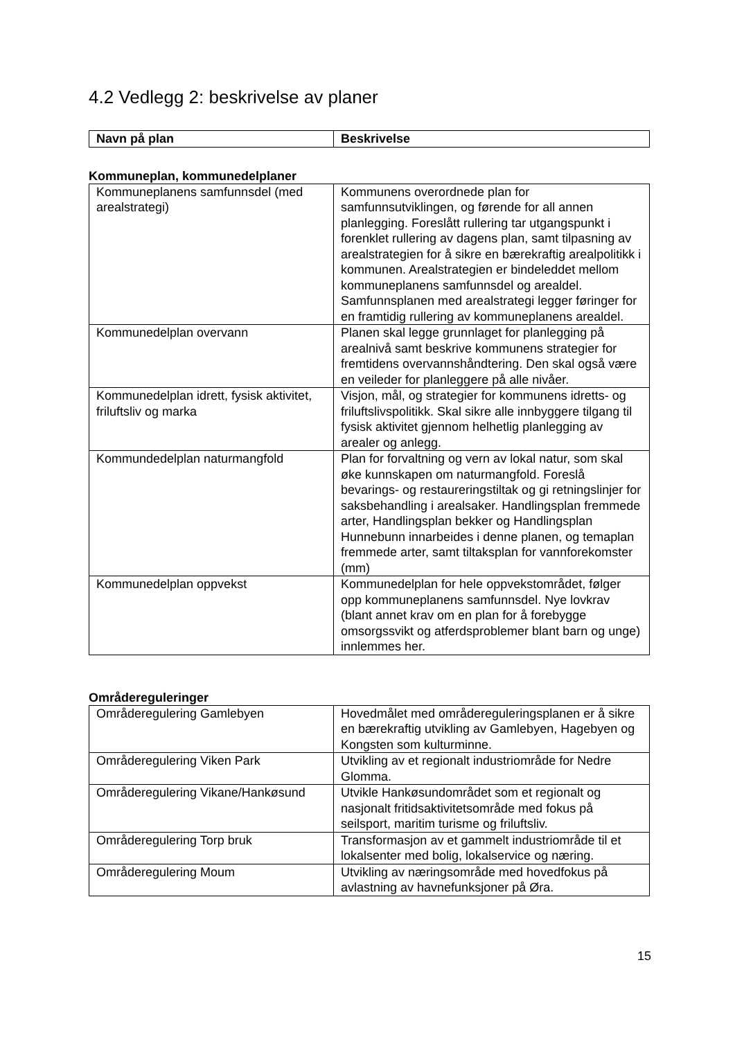4.2 Vedlegg 2: beskrivelse av planer
| Navn på plan | Beskrivelse |
| --- | --- |
Kommuneplan, kommunedelplaner
| Kommuneplanens samfunnsdel (med arealstrategi) | Kommunens overordnede plan for samfunnsutviklingen, og førende for all annen planlegging. Foreslått rullering tar utgangspunkt i forenklet rullering av dagens plan, samt tilpasning av arealstrategien for å sikre en bærekraftig arealpolitikk i kommunen. Arealstrategien er bindeleddet mellom kommuneplanens samfunnsdel og arealdel. Samfunnsplanen med arealstrategi legger føringer for en framtidig rullering av kommuneplanens arealdel. |
| Kommunedelplan overvann | Planen skal legge grunnlaget for planlegging på arealnivå samt beskrive kommunens strategier for fremtidens overvannshåndtering. Den skal også være en veileder for planleggere på alle nivåer. |
| Kommunedelplan idrett, fysisk aktivitet, friluftsliv og marka | Visjon, mål, og strategier for kommunens idretts- og friluftslivspolitikk. Skal sikre alle innbyggere tilgang til fysisk aktivitet gjennom helhetlig planlegging av arealer og anlegg. |
| Kommundedelplan naturmangfold | Plan for forvaltning og vern av lokal natur, som skal øke kunnskapen om naturmangfold. Foreslå bevarings- og restaureringstiltak og gi retningslinjer for saksbehandling i arealsaker. Handlingsplan fremmede arter, Handlingsplan bekker og Handlingsplan Hunnebunn innarbeides i denne planen, og temaplan fremmede arter, samt tiltaksplan for vannforekomster (mm) |
| Kommunedelplan oppvekst | Kommunedelplan for hele oppvekstområdet, følger opp kommuneplanens samfunnsdel. Nye lovkrav (blant annet krav om en plan for å forebygge omsorgssvikt og atferdsproblemer blant barn og unge) innlemmes her. |
Områdereguleringer
| Områderegulering Gamlebyen | Hovedmålet med områdereguleringsplanen er å sikre en bærekraftig utvikling av Gamlebyen, Hagebyen og Kongsten som kulturminne. |
| Områderegulering Viken Park | Utvikling av et regionalt industriområde for Nedre Glomma. |
| Områderegulering Vikane/Hankøsund | Utvikle Hankøsundområdet som et regionalt og nasjonalt fritidsaktivitetsområde med fokus på seilsport, maritim turisme og friluftsliv. |
| Områderegulering Torp bruk | Transformasjon av et gammelt industriområde til et lokalsenter med bolig, lokalservice og næring. |
| Områderegulering Moum | Utvikling av næringsområde med hovedfokus på avlastning av havnefunksjoner på Øra. |
15